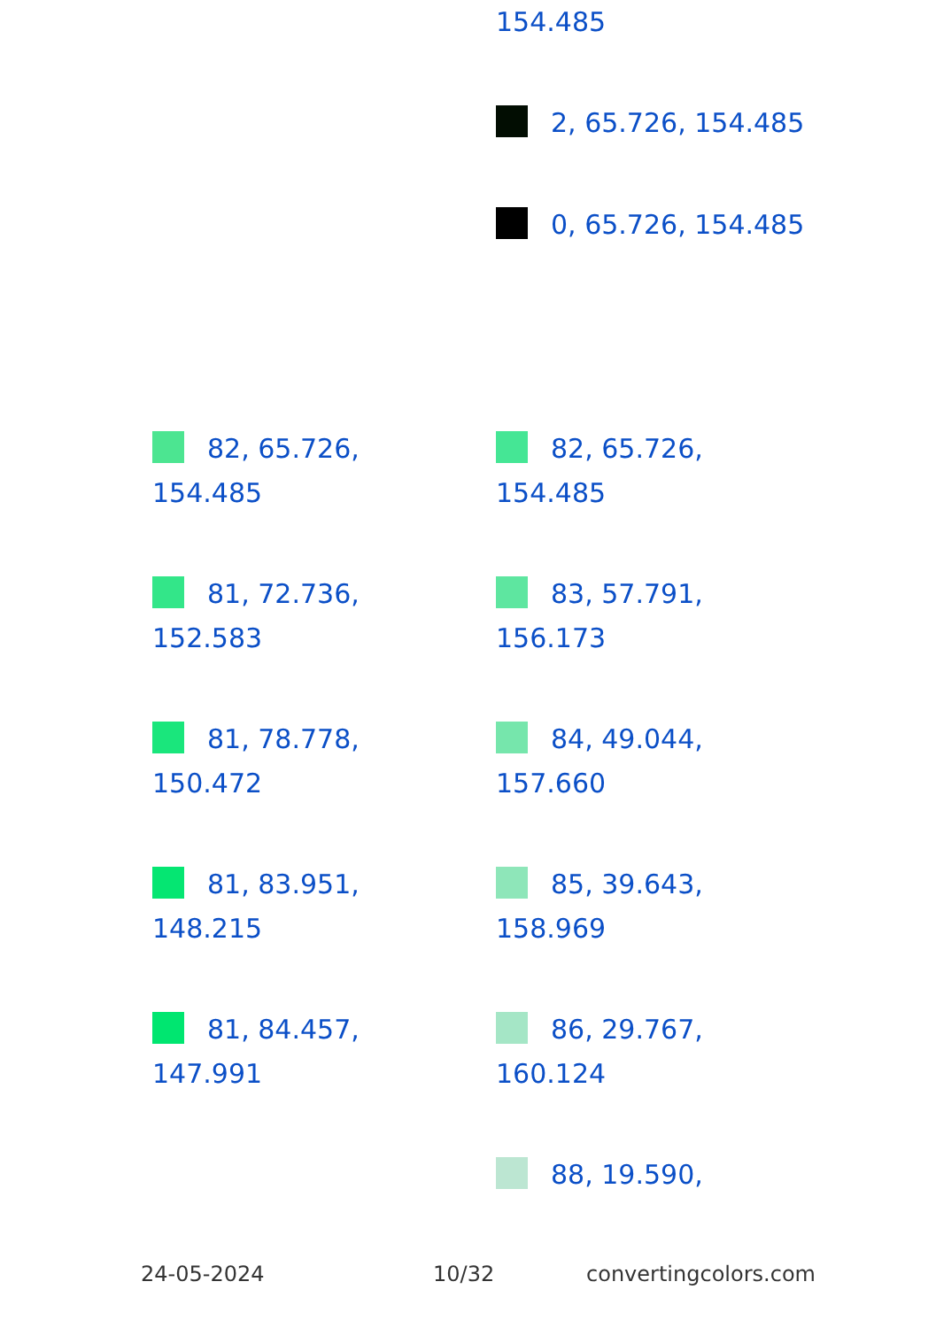154.485
2, 65.726, 154.485
0, 65.726, 154.485
82, 65.726, 154.485
81, 72.736, 152.583
81, 78.778, 150.472
81, 83.951, 148.215
81, 84.457, 147.991
82, 65.726, 154.485
83, 57.791, 156.173
84, 49.044, 157.660
85, 39.643, 158.969
86, 29.767, 160.124
88, 19.590,
24-05-2024 10/32 convertingcolors.com